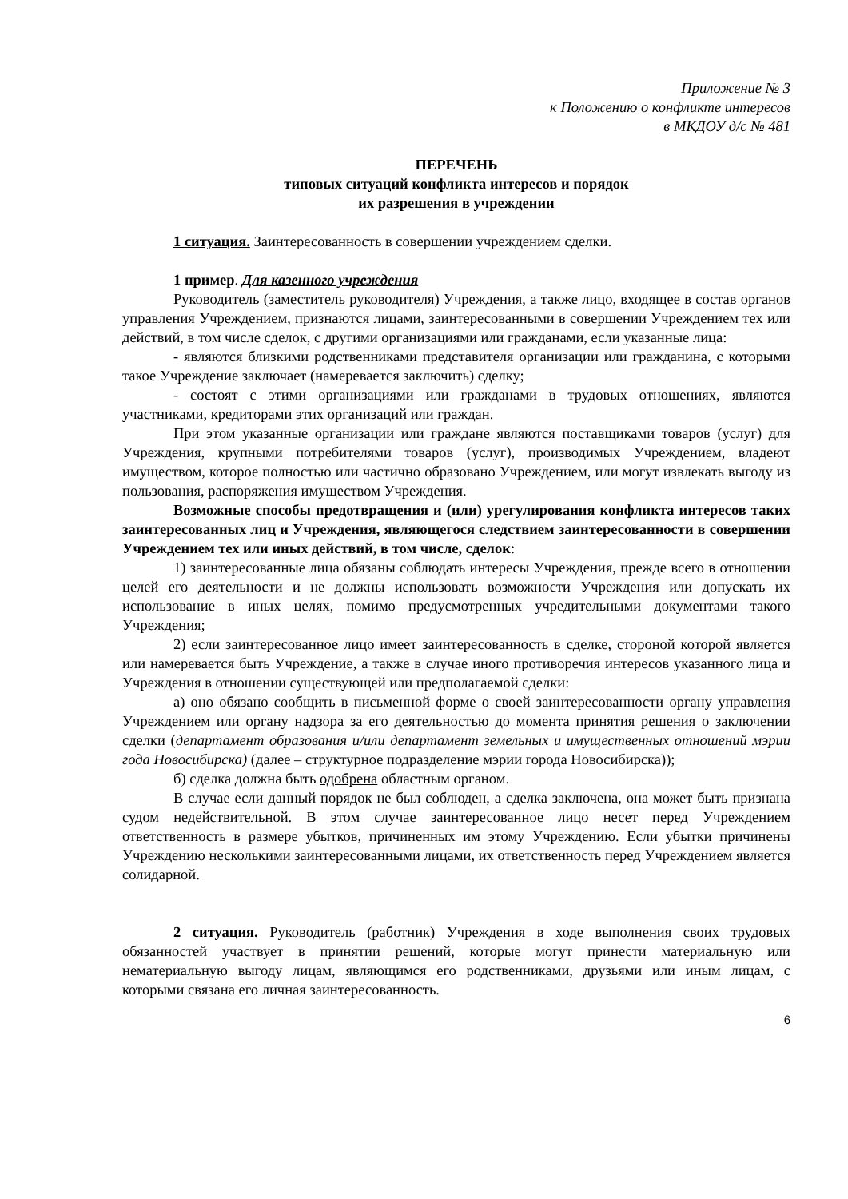Приложение № 3
к Положению о конфликте интересов
в МКДОУ д/с № 481
ПЕРЕЧЕНЬ
типовых ситуаций конфликта интересов и порядок
их разрешения в учреждении
1 ситуация. Заинтересованность в совершении учреждением сделки.
1 пример. Для казенного учреждения
Руководитель (заместитель руководителя) Учреждения, а также лицо, входящее в состав органов управления Учреждением, признаются лицами, заинтересованными в совершении Учреждением тех или действий, в том числе сделок, с другими организациями или гражданами, если указанные лица:
- являются близкими родственниками представителя организации или гражданина, с которыми такое Учреждение заключает (намеревается заключить) сделку;
- состоят с этими организациями или гражданами в трудовых отношениях, являются участниками, кредиторами этих организаций или граждан.
При этом указанные организации или граждане являются поставщиками товаров (услуг) для Учреждения, крупными потребителями товаров (услуг), производимых Учреждением, владеют имуществом, которое полностью или частично образовано Учреждением, или могут извлекать выгоду из пользования, распоряжения имуществом Учреждения.
Возможные способы предотвращения и (или) урегулирования конфликта интересов таких заинтересованных лиц и Учреждения, являющегося следствием заинтересованности в совершении Учреждением тех или иных действий, в том числе, сделок:
1) заинтересованные лица обязаны соблюдать интересы Учреждения, прежде всего в отношении целей его деятельности и не должны использовать возможности Учреждения или допускать их использование в иных целях, помимо предусмотренных учредительными документами такого Учреждения;
2) если заинтересованное лицо имеет заинтересованность в сделке, стороной которой является или намеревается быть Учреждение, а также в случае иного противоречия интересов указанного лица и Учреждения в отношении существующей или предполагаемой сделки:
а) оно обязано сообщить в письменной форме о своей заинтересованности органу управления Учреждением или органу надзора за его деятельностью до момента принятия решения о заключении сделки (департамент образования и/или департамент земельных и имущественных отношений мэрии года Новосибирска) (далее – структурное подразделение мэрии города Новосибирска));
б) сделка должна быть одобрена областным органом.
В случае если данный порядок не был соблюден, а сделка заключена, она может быть признана судом недействительной. В этом случае заинтересованное лицо несет перед Учреждением ответственность в размере убытков, причиненных им этому Учреждению. Если убытки причинены Учреждению несколькими заинтересованными лицами, их ответственность перед Учреждением является солидарной.
2 ситуация. Руководитель (работник) Учреждения в ходе выполнения своих трудовых обязанностей участвует в принятии решений, которые могут принести материальную или нематериальную выгоду лицам, являющимся его родственниками, друзьями или иным лицам, с которыми связана его личная заинтересованность.
6